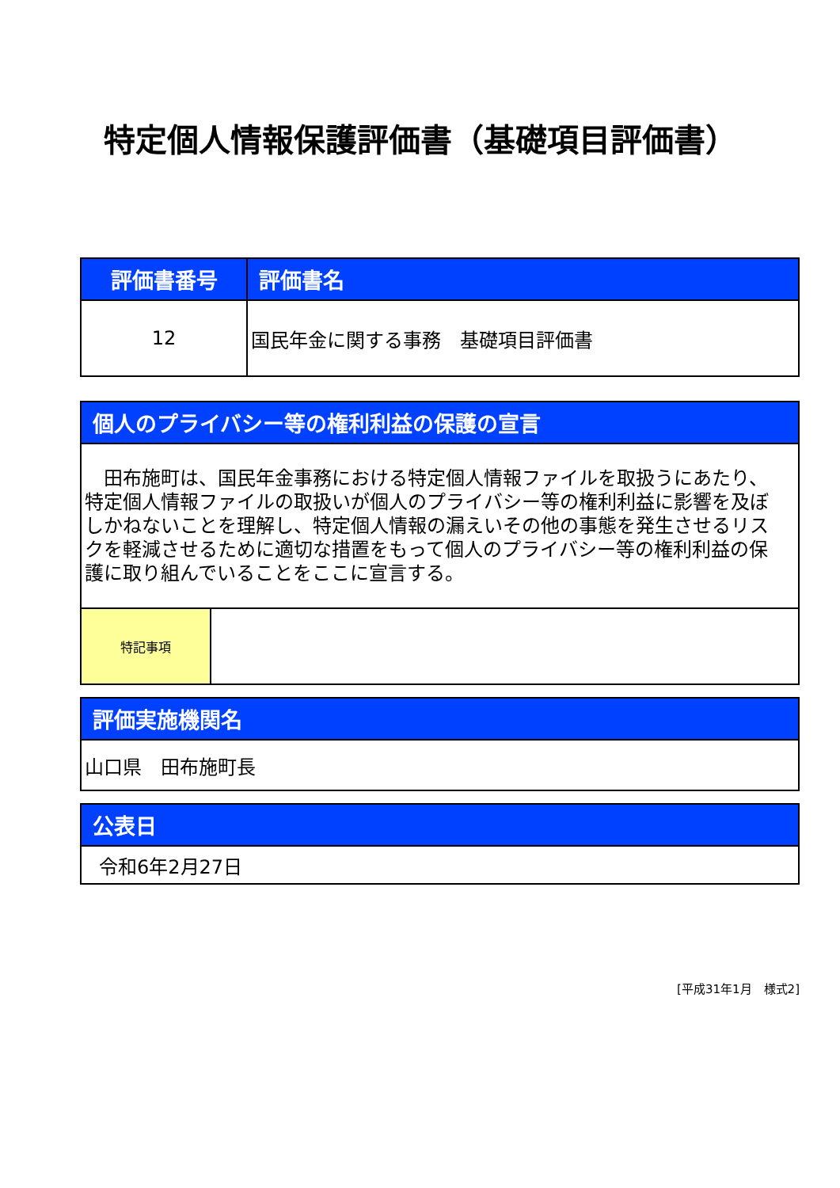特定個人情報保護評価書（基礎項目評価書）
| 評価書番号 | 評価書名 |
| --- | --- |
| 12 | 国民年金に関する事務 基礎項目評価書 |
| 個人のプライバシー等の権利利益の保護の宣言 | |
| --- | --- |
| 田布施町は、国民年金事務における特定個人情報ファイルを取扱うにあたり、特定個人情報ファイルの取扱いが個人のプライバシー等の権利利益に影響を及ぼしかねないことを理解し、特定個人情報の漏えいその他の事態を発生させるリスクを軽減させるために適切な措置をもって個人のプライバシー等の権利利益の保護に取り組んでいることをここに宣言する。 | |
| 特記事項 | |
| 評価実施機関名 |
| --- |
| 山口県 田布施町長 |
| 公表日 |
| --- |
| 令和6年2月27日 |
[平成31年1月　様式2]